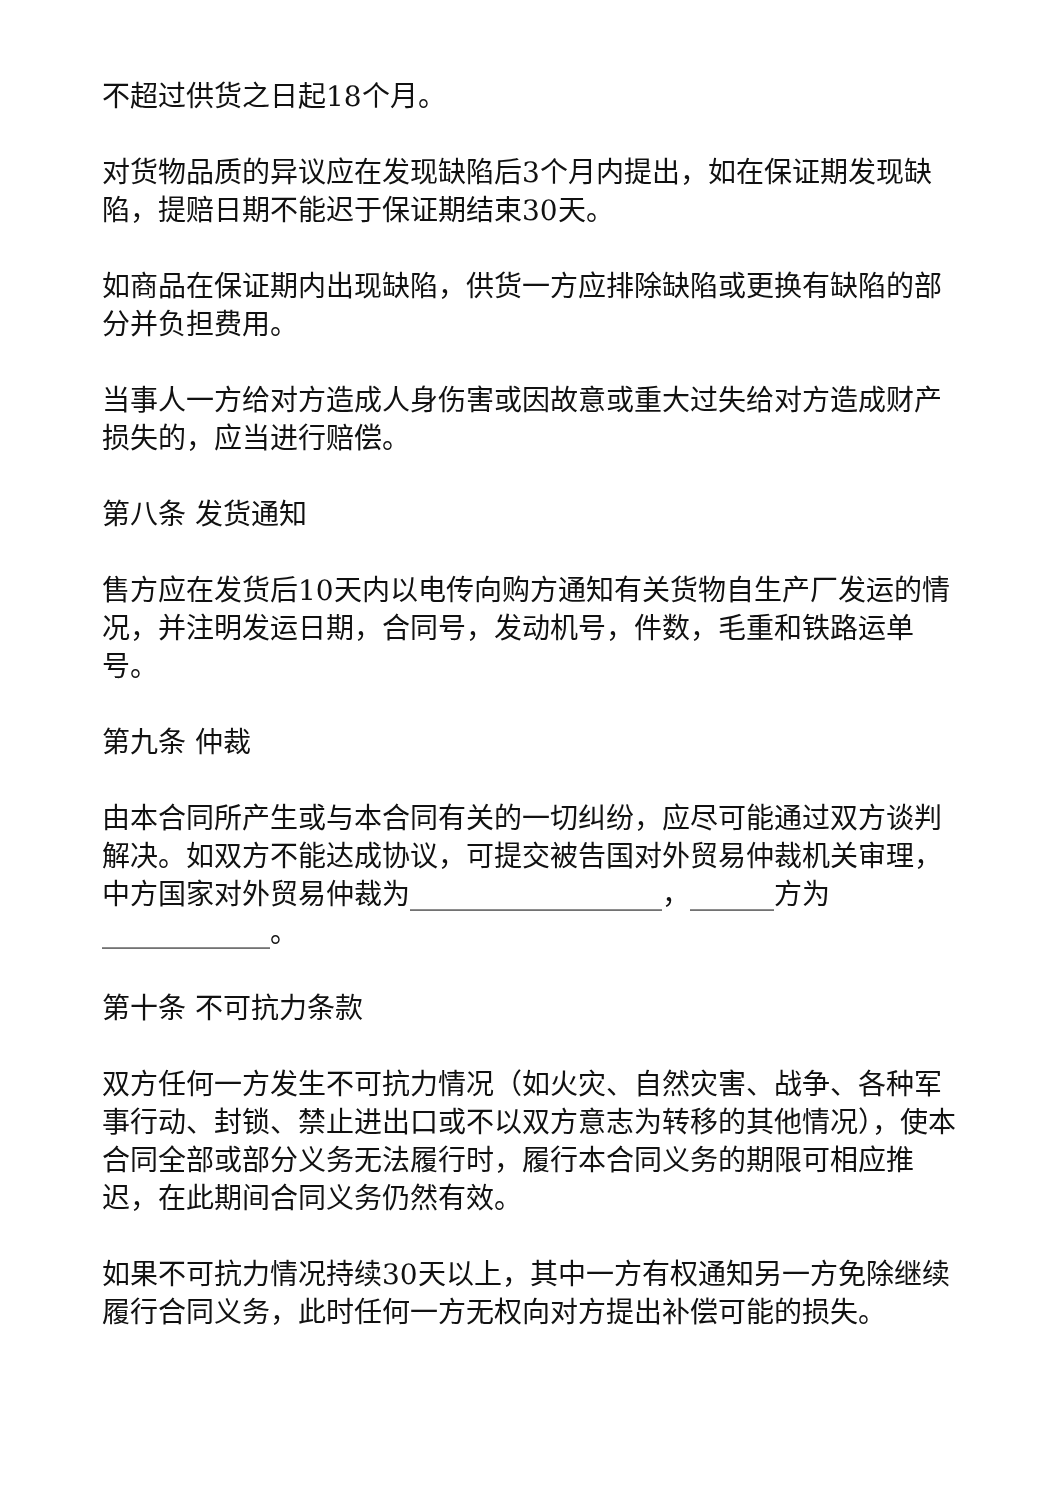不超过供货之日起18个月。
对货物品质的异议应在发现缺陷后3个月内提出，如在保证期发现缺陷，提赔日期不能迟于保证期结束30天。
如商品在保证期内出现缺陷，供货一方应排除缺陷或更换有缺陷的部分并负担费用。
当事人一方给对方造成人身伤害或因故意或重大过失给对方造成财产损失的，应当进行赔偿。
第八条 发货通知
售方应在发货后10天内以电传向购方通知有关货物自生产厂发运的情况，并注明发运日期，合同号，发动机号，件数，毛重和铁路运单号。
第九条 仲裁
由本合同所产生或与本合同有关的一切纠纷，应尽可能通过双方谈判解决。如双方不能达成协议，可提交被告国对外贸易仲裁机关审理，中方国家对外贸易仲裁为__________________，______方为____________。
第十条 不可抗力条款
双方任何一方发生不可抗力情况（如火灾、自然灾害、战争、各种军事行动、封锁、禁止进出口或不以双方意志为转移的其他情况），使本合同全部或部分义务无法履行时，履行本合同义务的期限可相应推迟，在此期间合同义务仍然有效。
如果不可抗力情况持续30天以上，其中一方有权通知另一方免除继续履行合同义务，此时任何一方无权向对方提出补偿可能的损失。